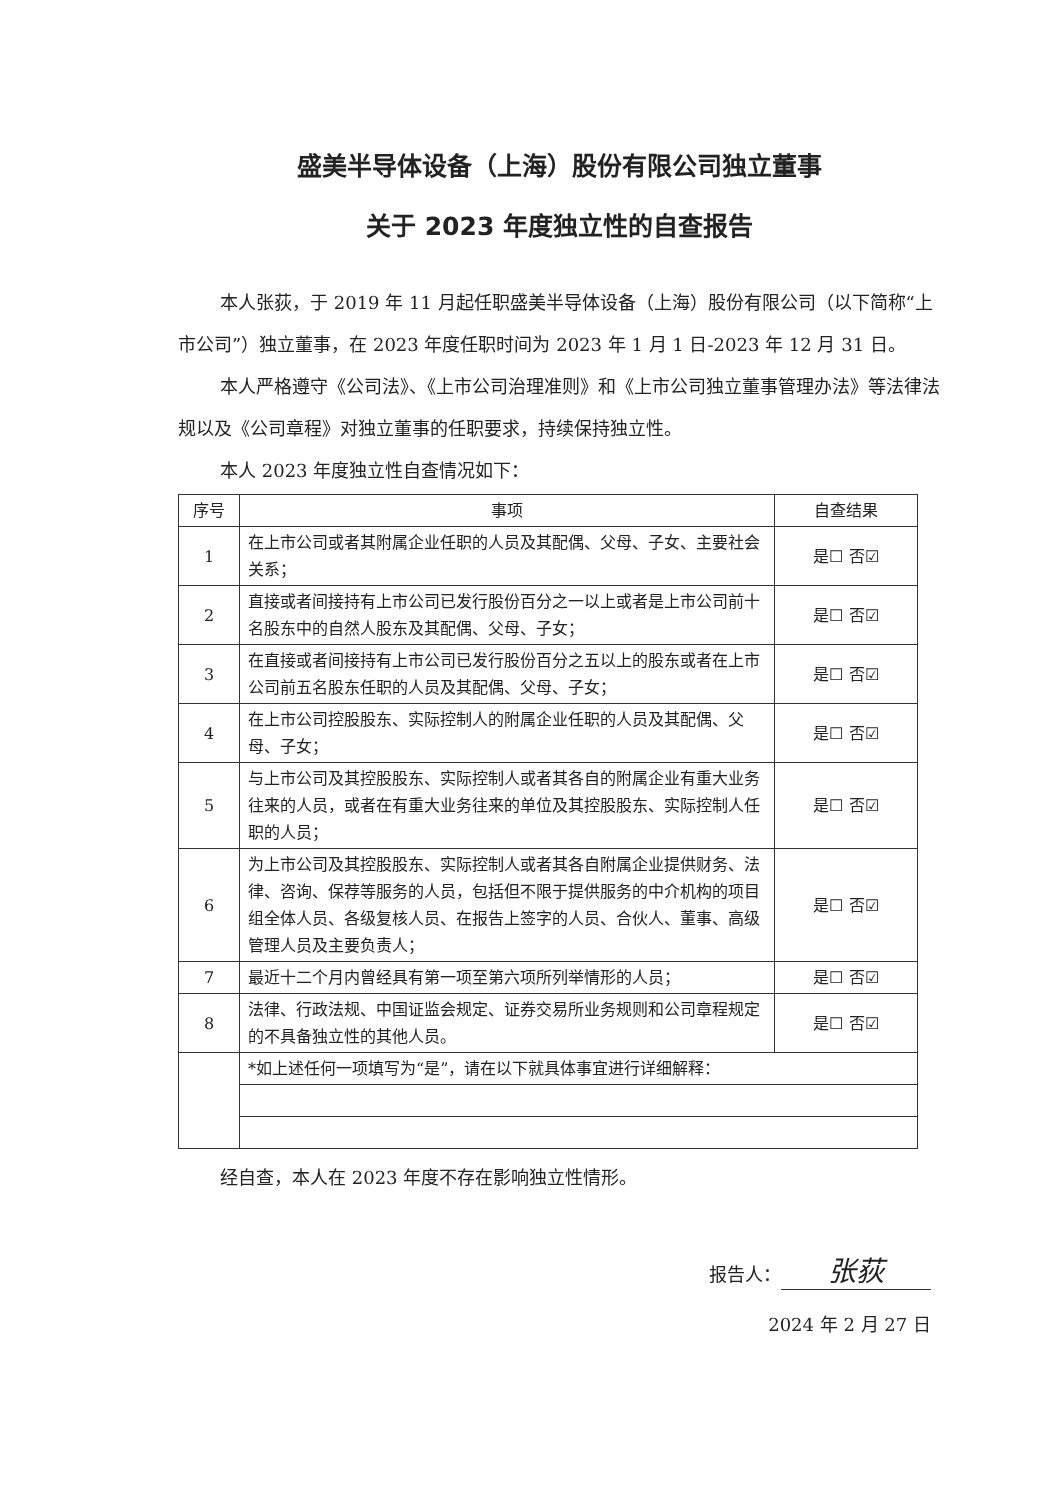盛美半导体设备（上海）股份有限公司独立董事
关于 2023 年度独立性的自查报告
本人张荻，于 2019 年 11 月起任职盛美半导体设备（上海）股份有限公司（以下简称“上市公司”）独立董事，在 2023 年度任职时间为 2023 年 1 月 1 日-2023 年 12 月 31 日。
本人严格遵守《公司法》、《上市公司治理准则》和《上市公司独立董事管理办法》等法律法规以及《公司章程》对独立董事的任职要求，持续保持独立性。
本人 2023 年度独立性自查情况如下：
| 序号 | 事项 | 自查结果 |
| --- | --- | --- |
| 1 | 在上市公司或者其附属企业任职的人员及其配偶、父母、子女、主要社会关系； | 是☐ 否☑ |
| 2 | 直接或者间接持有上市公司已发行股份百分之一以上或者是上市公司前十名股东中的自然人股东及其配偶、父母、子女； | 是☐ 否☑ |
| 3 | 在直接或者间接持有上市公司已发行股份百分之五以上的股东或者在上市公司前五名股东任职的人员及其配偶、父母、子女； | 是☐ 否☑ |
| 4 | 在上市公司控股股东、实际控制人的附属企业任职的人员及其配偶、父母、子女； | 是☐ 否☑ |
| 5 | 与上市公司及其控股股东、实际控制人或者其各自的附属企业有重大业务往来的人员，或者在有重大业务往来的单位及其控股股东、实际控制人任职的人员； | 是☐ 否☑ |
| 6 | 为上市公司及其控股股东、实际控制人或者其各自附属企业提供财务、法律、咨询、保荐等服务的人员，包括但不限于提供服务的中介机构的项目组全体人员、各级复核人员、在报告上签字的人员、合伙人、董事、高级管理人员及主要负责人； | 是☐ 否☑ |
| 7 | 最近十二个月内曾经具有第一项至第六项所列举情形的人员； | 是☐ 否☑ |
| 8 | 法律、行政法规、中国证监会规定、证券交易所业务规则和公司章程规定的不具备独立性的其他人员。 | 是☐ 否☑ |
| | *如上述任何一项填写为“是”，请在以下就具体事宜进行详细解释： | |
经自查，本人在 2023 年度不存在影响独立性情形。
报告人： 张荻
2024 年 2 月 27 日